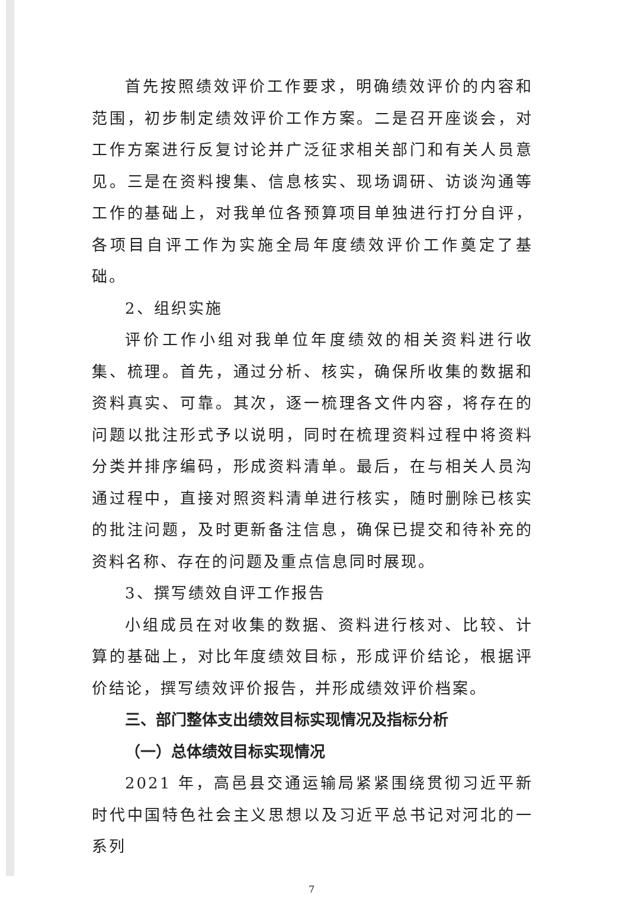首先按照绩效评价工作要求，明确绩效评价的内容和范围，初步制定绩效评价工作方案。二是召开座谈会，对工作方案进行反复讨论并广泛征求相关部门和有关人员意见。三是在资料搜集、信息核实、现场调研、访谈沟通等工作的基础上，对我单位各预算项目单独进行打分自评，各项目自评工作为实施全局年度绩效评价工作奠定了基础。
2、组织实施
评价工作小组对我单位年度绩效的相关资料进行收集、梳理。首先，通过分析、核实，确保所收集的数据和资料真实、可靠。其次，逐一梳理各文件内容，将存在的问题以批注形式予以说明，同时在梳理资料过程中将资料分类并排序编码，形成资料清单。最后，在与相关人员沟通过程中，直接对照资料清单进行核实，随时删除已核实的批注问题，及时更新备注信息，确保已提交和待补充的资料名称、存在的问题及重点信息同时展现。
3、撰写绩效自评工作报告
小组成员在对收集的数据、资料进行核对、比较、计算的基础上，对比年度绩效目标，形成评价结论，根据评价结论，撰写绩效评价报告，并形成绩效评价档案。
三、部门整体支出绩效目标实现情况及指标分析
（一）总体绩效目标实现情况
2021 年，高邑县交通运输局紧紧围绕贯彻习近平新时代中国特色社会主义思想以及习近平总书记对河北的一系列
7